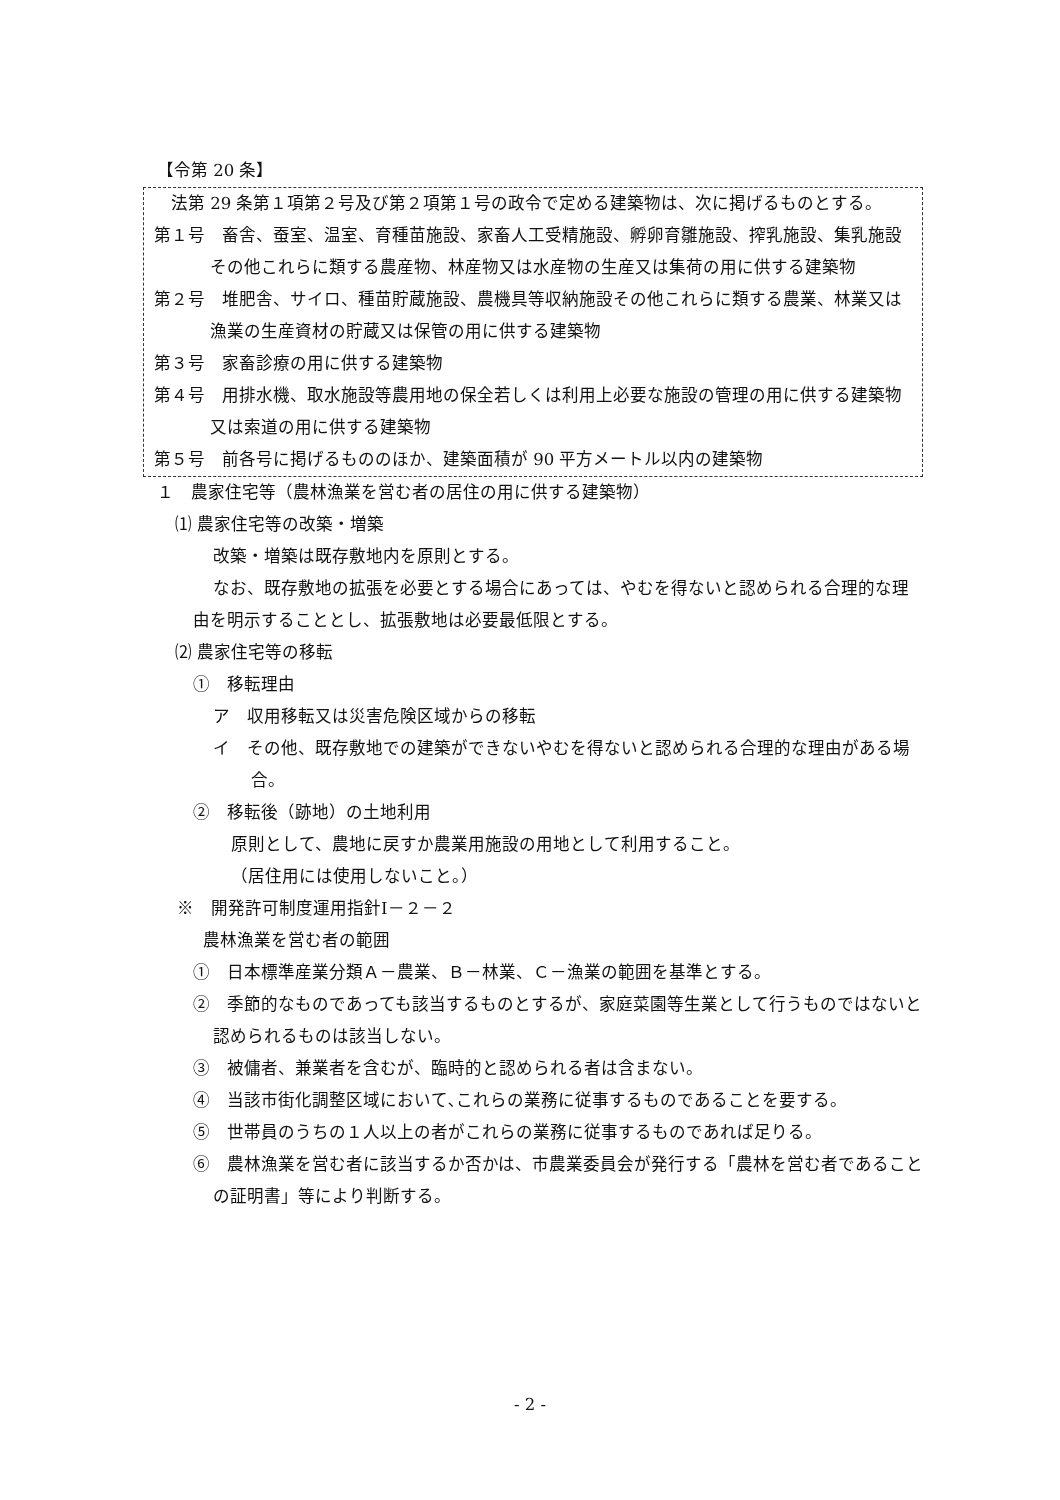【令第 20 条】
　法第 29 条第１項第２号及び第２項第１号の政令で定める建築物は、次に掲げるものとする。
第１号　畜舎、蚕室、温室、育種苗施設、家畜人工受精施設、孵卵育雛施設、搾乳施設、集乳施設その他これらに類する農産物、林産物又は水産物の生産又は集荷の用に供する建築物
第２号　堆肥舎、サイロ、種苗貯蔵施設、農機具等収納施設その他これらに類する農業、林業又は漁業の生産資材の貯蔵又は保管の用に供する建築物
第３号　家畜診療の用に供する建築物
第４号　用排水機、取水施設等農用地の保全若しくは利用上必要な施設の管理の用に供する建築物又は索道の用に供する建築物
第５号　前各号に掲げるもののほか、建築面積が 90 平方メートル以内の建築物
１　農家住宅等（農林漁業を営む者の居住の用に供する建築物）
⑴ 農家住宅等の改築・増築
改築・増築は既存敷地内を原則とする。
なお、既存敷地の拡張を必要とする場合にあっては、やむを得ないと認められる合理的な理由を明示することとし、拡張敷地は必要最低限とする。
⑵ 農家住宅等の移転
①　移転理由
ア　収用移転又は災害危険区域からの移転
イ　その他、既存敷地での建築ができないやむを得ないと認められる合理的な理由がある場合。
②　移転後（跡地）の土地利用
原則として、農地に戻すか農業用施設の用地として利用すること。
（居住用には使用しないこと。）
※　開発許可制度運用指針Ⅰ－２－２
農林漁業を営む者の範囲
①　日本標準産業分類Ａ－農業、Ｂ－林業、Ｃ－漁業の範囲を基準とする。
②　季節的なものであっても該当するものとするが、家庭菜園等生業として行うものではないと認められるものは該当しない。
③　被傭者、兼業者を含むが、臨時的と認められる者は含まない。
④　当該市街化調整区域において､これらの業務に従事するものであることを要する。
⑤　世帯員のうちの１人以上の者がこれらの業務に従事するものであれば足りる。
⑥　農林漁業を営む者に該当するか否かは、市農業委員会が発行する「農林を営む者であることの証明書」等により判断する。
- 2 -